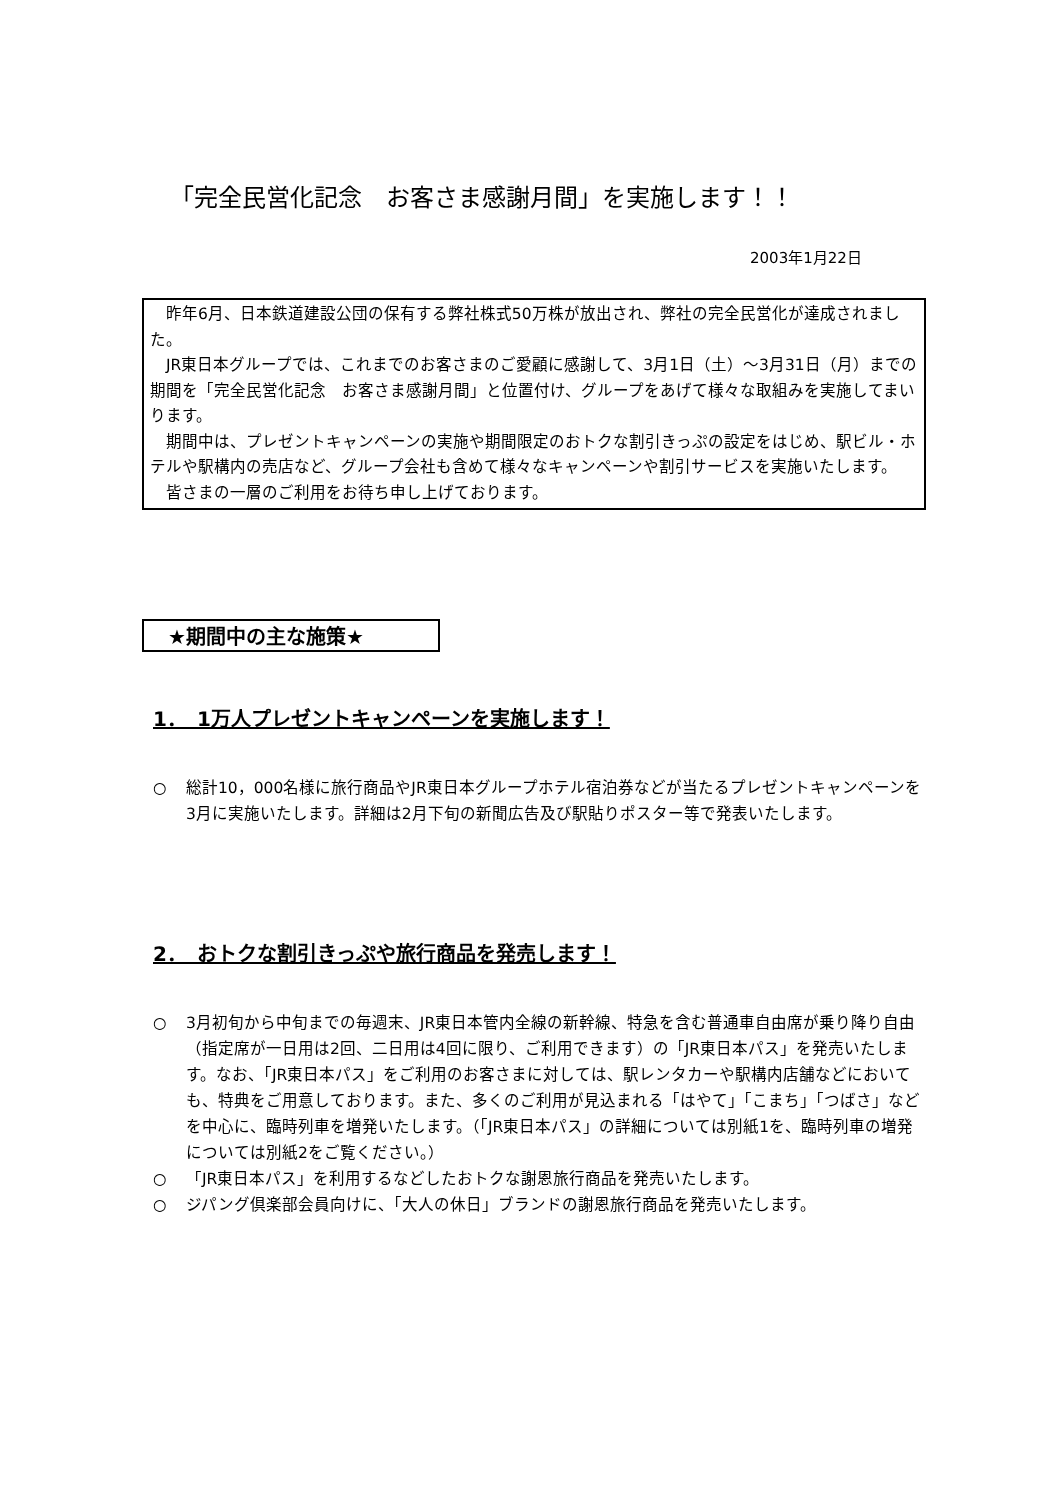「完全民営化記念　お客さま感謝月間」を実施します！！
2003年1月22日
　昨年6月、日本鉄道建設公団の保有する弊社株式50万株が放出され、弊社の完全民営化が達成されました。
　JR東日本グループでは、これまでのお客さまのご愛顧に感謝して、3月1日（土）～3月31日（月）までの期間を「完全民営化記念　お客さま感謝月間」と位置付け、グループをあげて様々な取組みを実施してまいります。
　期間中は、プレゼントキャンペーンの実施や期間限定のおトクな割引きっぷの設定をはじめ、駅ビル・ホテルや駅構内の売店など、グループ会社も含めて様々なキャンペーンや割引サービスを実施いたします。
　皆さまの一層のご利用をお待ち申し上げております。
★期間中の主な施策★
1．　1万人プレゼントキャンペーンを実施します！
○ 総計10，000名様に旅行商品やJR東日本グループホテル宿泊券などが当たるプレゼントキャンペーンを3月に実施いたします。詳細は2月下旬の新聞広告及び駅貼りポスター等で発表いたします。
2．　おトクな割引きっぷや旅行商品を発売します！
○ 3月初旬から中旬までの毎週末、JR東日本管内全線の新幹線、特急を含む普通車自由席が乗り降り自由（指定席が一日用は2回、二日用は4回に限り、ご利用できます）の「JR東日本パス」を発売いたします。なお、「JR東日本パス」をご利用のお客さまに対しては、駅レンタカーや駅構内店舗などにおいても、特典をご用意しております。また、多くのご利用が見込まれる「はやて」「こまち」「つばさ」などを中心に、臨時列車を増発いたします。（「JR東日本パス」の詳細については別紙1を、臨時列車の増発については別紙2をご覧ください。）
○ 「JR東日本パス」を利用するなどしたおトクな謝恩旅行商品を発売いたします。
○ ジパング倶楽部会員向けに、「大人の休日」ブランドの謝恩旅行商品を発売いたします。